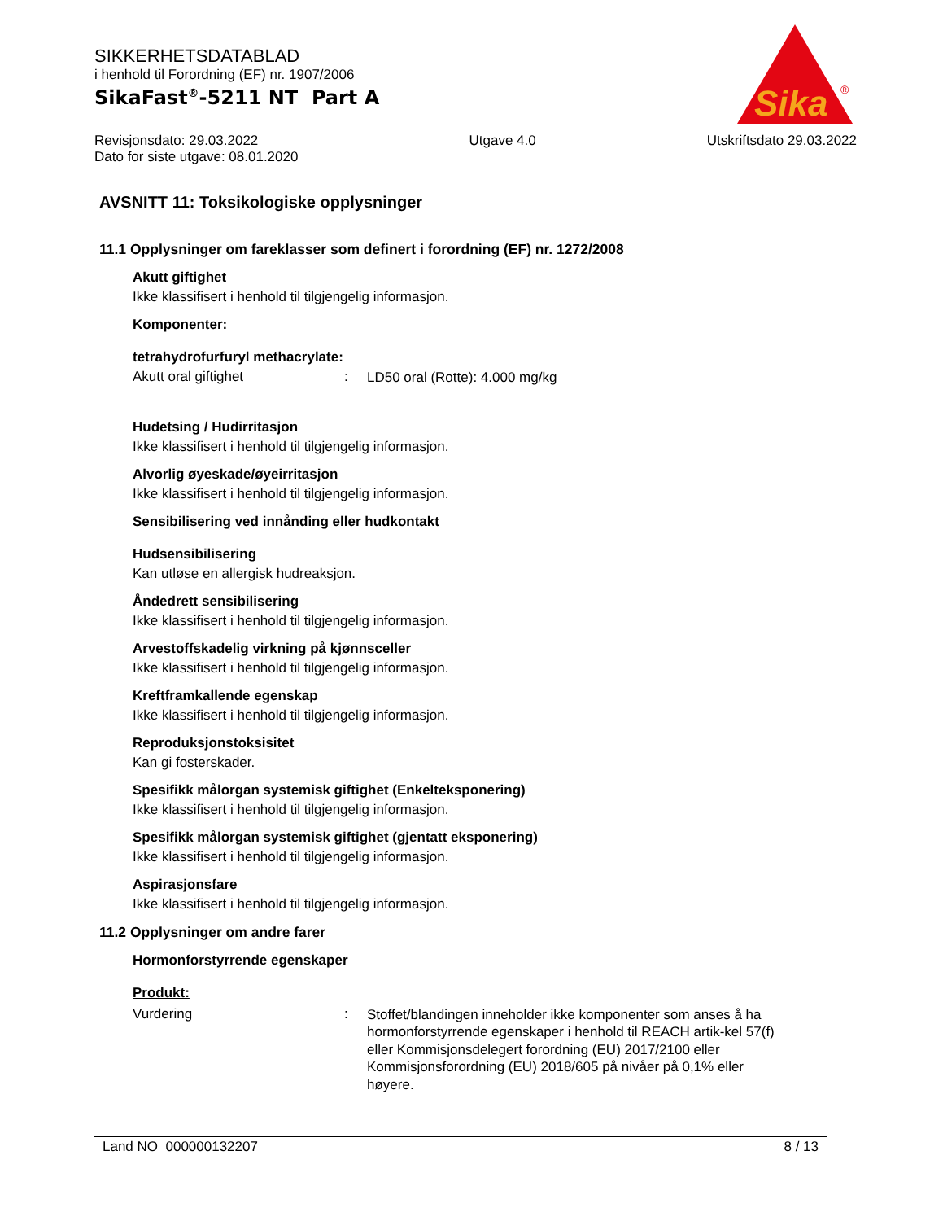SIKKERHETSDATABLAD
i henhold til Forordning (EF) nr. 1907/2006
SikaFast<sup>®</sup>-5211 NT Part A
Sika
®
Revisjonsdato: 29.03.2022
Dato for siste utgave: 08.01.2020
Utgave 4.0 Utskriftsdato 29.03.2022
AVSNITT 11: Toksikologiske opplysninger
11.1 Opplysninger om fareklasser som definert i forordning (EF) nr. 1272/2008
Akutt giftighet
Ikke klassifisert i henhold til tilgjengelig informasjon.
Komponenter:
tetrahydrofurfuryl methacrylate:
Akutt oral giftighet :
LD50 oral (Rotte): 4.000 mg/kg
Hudetsing / Hudirritasjon
Ikke klassifisert i henhold til tilgjengelig informasjon.
Alvorlig øyeskade/øyeirritasjon
Ikke klassifisert i henhold til tilgjengelig informasjon.
Sensibilisering ved innånding eller hudkontakt
Hudsensibilisering
Kan utløse en allergisk hudreaksjon.
Åndedrett sensibilisering
Ikke klassifisert i henhold til tilgjengelig informasjon.
Arvestoffskadelig virkning på kjønnsceller
Ikke klassifisert i henhold til tilgjengelig informasjon.
Kreftframkallende egenskap
Ikke klassifisert i henhold til tilgjengelig informasjon.
Reproduksjonstoksisitet
Kan gi fosterskader.
Spesifikk målorgan systemisk giftighet (Enkelteksponering)
Ikke klassifisert i henhold til tilgjengelig informasjon.
Spesifikk målorgan systemisk giftighet (gjentatt eksponering)
Ikke klassifisert i henhold til tilgjengelig informasjon.
Aspirasjonsfare
Ikke klassifisert i henhold til tilgjengelig informasjon.
11.2 Opplysninger om andre farer
Hormonforstyrrende egenskaper
Produkt:
Vurdering :
Stoffet/blandingen inneholder ikke komponenter som anses å ha hormonforstyrrende egenskaper i henhold til REACH artik-kel 57(f) eller Kommisjonsdelegert forordning (EU) 2017/2100 eller Kommisjonsforordning (EU) 2018/605 på nivåer på 0,1% eller høyere.
Land NO 000000132207 8 / 13